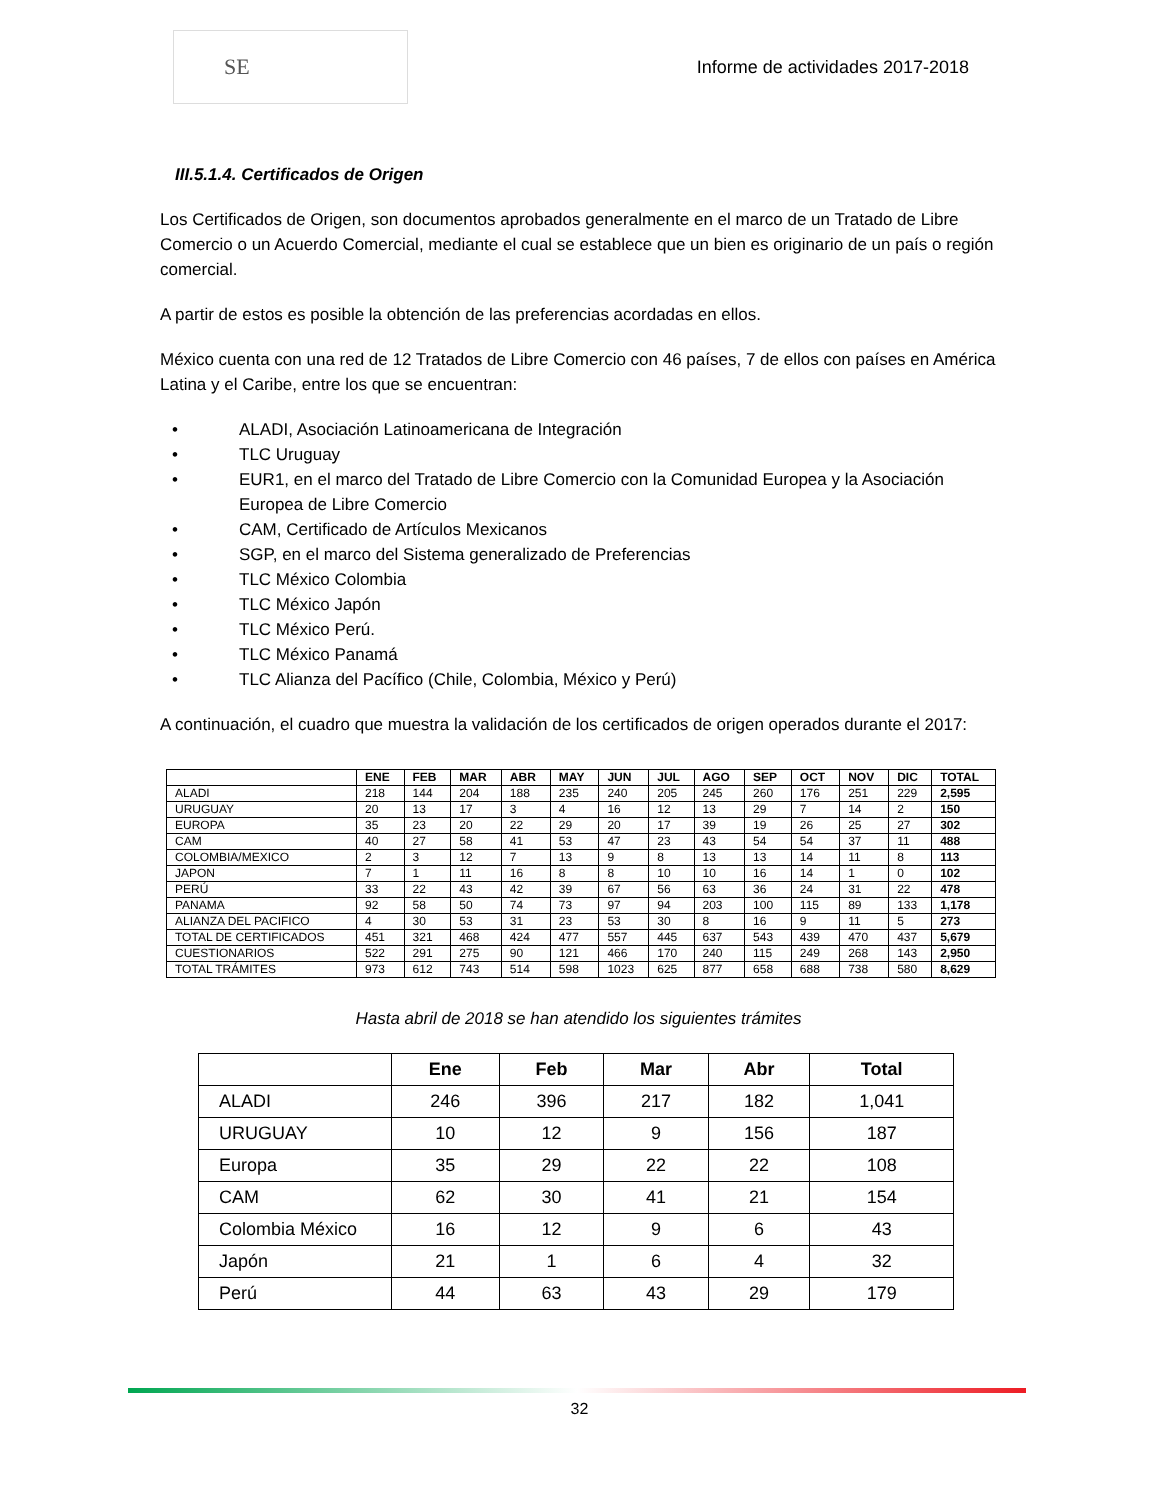SE
Informe de actividades 2017-2018
III.5.1.4. Certificados de Origen
Los Certificados de Origen, son documentos aprobados generalmente en el marco de un Tratado de Libre Comercio o un Acuerdo Comercial, mediante el cual se establece que un bien es originario de un país o región comercial.
A partir de estos es posible la obtención de las preferencias acordadas en ellos.
México cuenta con una red de 12 Tratados de Libre Comercio con 46 países, 7 de ellos con países en América Latina y el Caribe, entre los que se encuentran:
• ALADI, Asociación Latinoamericana de Integración
• TLC Uruguay
• EUR1, en el marco del Tratado de Libre Comercio con la Comunidad Europea y la Asociación Europea de Libre Comercio
• CAM, Certificado de Artículos Mexicanos
• SGP, en el marco del Sistema generalizado de Preferencias
• TLC México Colombia
• TLC México Japón
• TLC México Perú.
• TLC México Panamá
• TLC Alianza del Pacífico (Chile, Colombia, México y Perú)
A continuación, el cuadro que muestra la validación de los certificados de origen operados durante el 2017:
| | ENE | FEB | MAR | ABR | MAY | JUN | JUL | AGO | SEP | OCT | NOV | DIC | TOTAL |
| --- | --- | --- | --- | --- | --- | --- | --- | --- | --- | --- | --- | --- | --- |
| ALADI | 218 | 144 | 204 | 188 | 235 | 240 | 205 | 245 | 260 | 176 | 251 | 229 | 2,595 |
| URUGUAY | 20 | 13 | 17 | 3 | 4 | 16 | 12 | 13 | 29 | 7 | 14 | 2 | 150 |
| EUROPA | 35 | 23 | 20 | 22 | 29 | 20 | 17 | 39 | 19 | 26 | 25 | 27 | 302 |
| CAM | 40 | 27 | 58 | 41 | 53 | 47 | 23 | 43 | 54 | 54 | 37 | 11 | 488 |
| COLOMBIA/MEXICO | 2 | 3 | 12 | 7 | 13 | 9 | 8 | 13 | 13 | 14 | 11 | 8 | 113 |
| JAPON | 7 | 1 | 11 | 16 | 8 | 8 | 10 | 10 | 16 | 14 | 1 | 0 | 102 |
| PERÚ | 33 | 22 | 43 | 42 | 39 | 67 | 56 | 63 | 36 | 24 | 31 | 22 | 478 |
| PANAMA | 92 | 58 | 50 | 74 | 73 | 97 | 94 | 203 | 100 | 115 | 89 | 133 | 1,178 |
| ALIANZA DEL PACIFICO | 4 | 30 | 53 | 31 | 23 | 53 | 30 | 8 | 16 | 9 | 11 | 5 | 273 |
| TOTAL DE CERTIFICADOS | 451 | 321 | 468 | 424 | 477 | 557 | 445 | 637 | 543 | 439 | 470 | 437 | 5,679 |
| CUESTIONARIOS | 522 | 291 | 275 | 90 | 121 | 466 | 170 | 240 | 115 | 249 | 268 | 143 | 2,950 |
| TOTAL TRÁMITES | 973 | 612 | 743 | 514 | 598 | 1023 | 625 | 877 | 658 | 688 | 738 | 580 | 8,629 |
Hasta abril de 2018 se han atendido los siguientes trámites
| | Ene | Feb | Mar | Abr | Total |
| --- | --- | --- | --- | --- | --- |
| ALADI | 246 | 396 | 217 | 182 | 1,041 |
| URUGUAY | 10 | 12 | 9 | 156 | 187 |
| Europa | 35 | 29 | 22 | 22 | 108 |
| CAM | 62 | 30 | 41 | 21 | 154 |
| Colombia México | 16 | 12 | 9 | 6 | 43 |
| Japón | 21 | 1 | 6 | 4 | 32 |
| Perú | 44 | 63 | 43 | 29 | 179 |
32